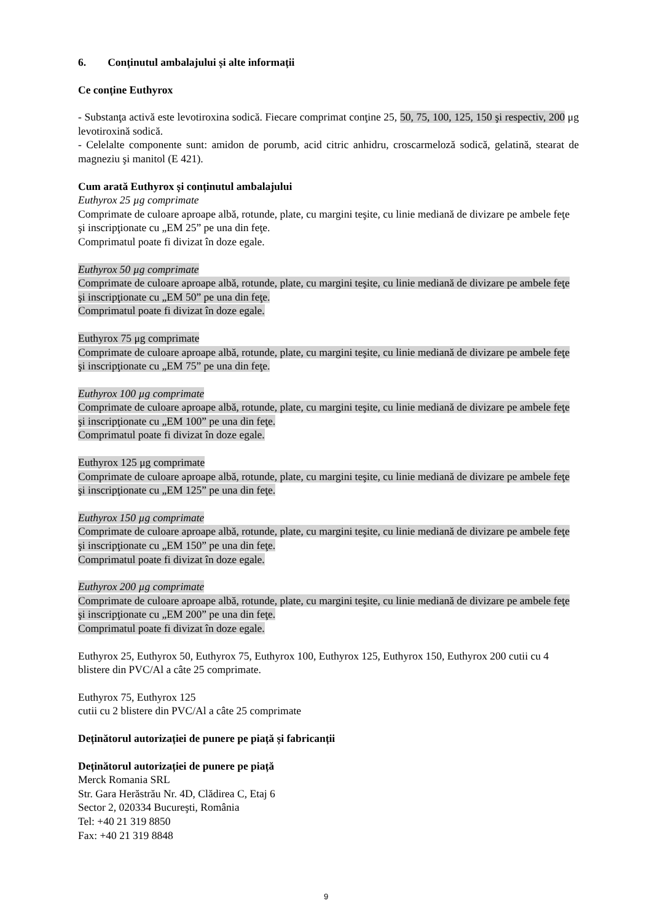6. Conținutul ambalajului și alte informații
Ce conține Euthyrox
- Substanţa activă este levotiroxina sodică. Fiecare comprimat conţine 25, 50, 75, 100, 125, 150 şi respectiv, 200 μg levotiroxină sodică.
- Celelalte componente sunt: amidon de porumb, acid citric anhidru, croscarmeloză sodică, gelatină, stearat de magneziu şi manitol (E 421).
Cum arată Euthyrox și conținutul ambalajului
Euthyrox 25 µg comprimate
Comprimate de culoare aproape albă, rotunde, plate, cu margini teşite, cu linie mediană de divizare pe ambele feţe şi inscripţionate cu „EM 25” pe una din feţe.
Comprimatul poate fi divizat în doze egale.
Euthyrox 50 µg comprimate
Comprimate de culoare aproape albă, rotunde, plate, cu margini teşite, cu linie mediană de divizare pe ambele feţe şi inscripţionate cu „EM 50” pe una din feţe.
Comprimatul poate fi divizat în doze egale.
Euthyrox 75 μg comprimate
Comprimate de culoare aproape albă, rotunde, plate, cu margini teşite, cu linie mediană de divizare pe ambele feţe şi inscripţionate cu „EM 75” pe una din feţe.
Euthyrox 100 µg comprimate
Comprimate de culoare aproape albă, rotunde, plate, cu margini teşite, cu linie mediană de divizare pe ambele feţe şi inscripţionate cu „EM 100” pe una din feţe.
Comprimatul poate fi divizat în doze egale.
Euthyrox 125 μg comprimate
Comprimate de culoare aproape albă, rotunde, plate, cu margini teşite, cu linie mediană de divizare pe ambele feţe şi inscripţionate cu „EM 125” pe una din feţe.
Euthyrox 150 µg comprimate
Comprimate de culoare aproape albă, rotunde, plate, cu margini teşite, cu linie mediană de divizare pe ambele feţe şi inscripţionate cu „EM 150” pe una din feţe.
Comprimatul poate fi divizat în doze egale.
Euthyrox 200 µg comprimate
Comprimate de culoare aproape albă, rotunde, plate, cu margini teşite, cu linie mediană de divizare pe ambele feţe şi inscripţionate cu „EM 200” pe una din feţe.
Comprimatul poate fi divizat în doze egale.
Euthyrox 25, Euthyrox 50, Euthyrox 75, Euthyrox 100, Euthyrox 125, Euthyrox 150, Euthyrox 200 cutii cu 4 blistere din PVC/Al a câte 25 comprimate.
Euthyrox 75, Euthyrox 125
cutii cu 2 blistere din PVC/Al a câte 25 comprimate
Deținătorul autorizației de punere pe piață și fabricanții
Deținătorul autorizației de punere pe piață
Merck Romania SRL
Str. Gara Herăstrău Nr. 4D, Clădirea C, Etaj 6
Sector 2, 020334 Bucureşti, România
Tel: +40 21 319 8850
Fax: +40 21 319 8848
9